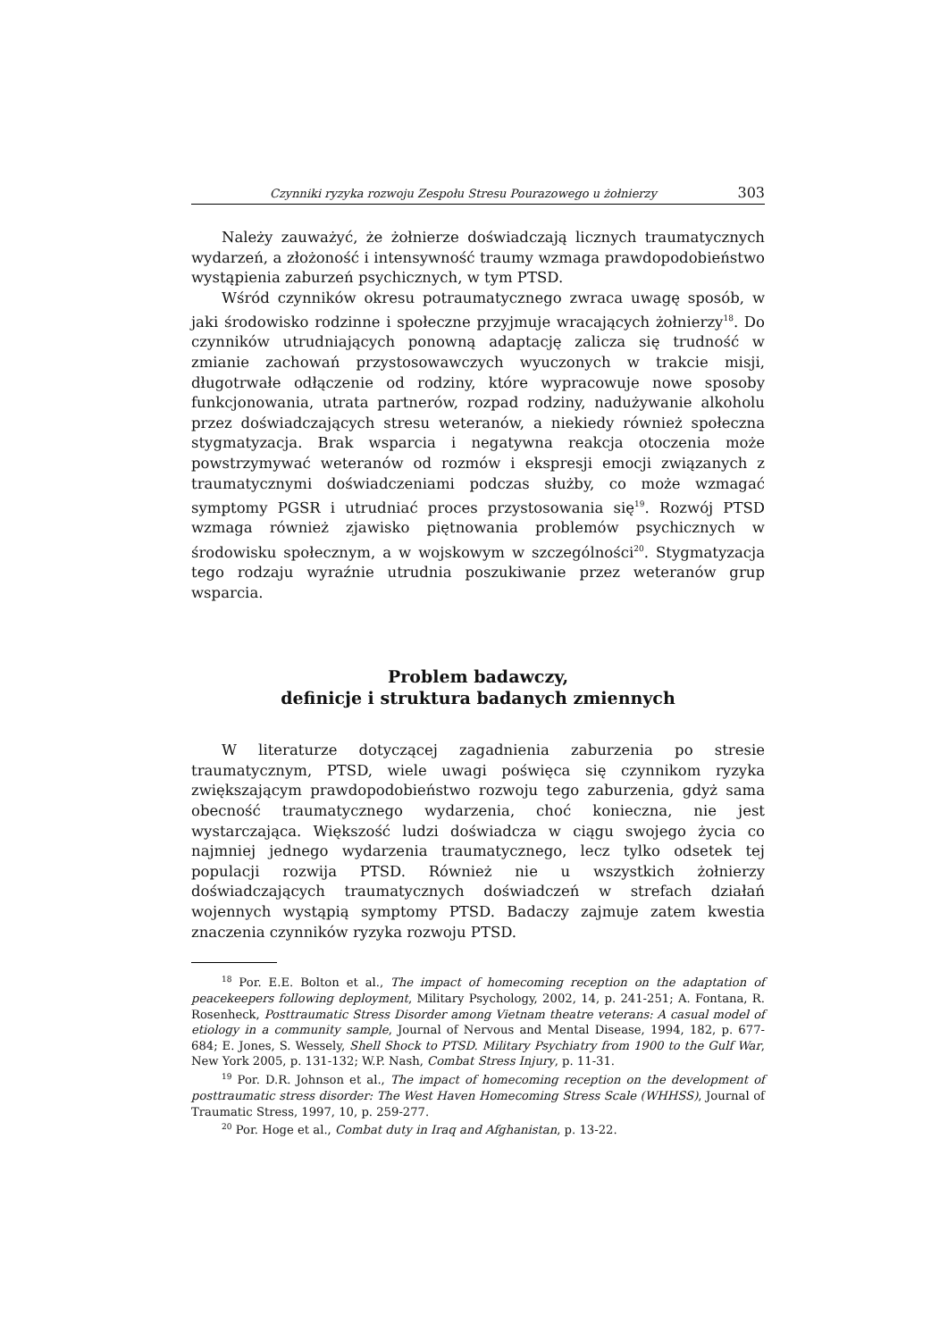Czynniki ryzyka rozwoju Zespołu Stresu Pourazowego u żołnierzy 303
Należy zauważyć, że żołnierze doświadczają licznych traumatycznych wydarzeń, a złożoność i intensywność traumy wzmaga prawdopodobieństwo wystąpienia zaburzeń psychicznych, w tym PTSD.
Wśród czynników okresu potraumatycznego zwraca uwagę sposób, w jaki środowisko rodzinne i społeczne przyjmuje wracających żołnierzy<sup>18</sup>. Do czynników utrudniających ponowną adaptację zalicza się trudność w zmianie zachowań przystosowawczych wyuczonych w trakcie misji, długotrwałe odłączenie od rodziny, które wypracowuje nowe sposoby funkcjonowania, utrata partnerów, rozpad rodziny, nadużywanie alkoholu przez doświadczających stresu weteranów, a niekiedy również społeczna stygmatyzacja. Brak wsparcia i negatywna reakcja otoczenia może powstrzymywać weteranów od rozmów i ekspresji emocji związanych z traumatycznymi doświadczeniami podczas służby, co może wzmagać symptomy PGSR i utrudniać proces przystosowania się<sup>19</sup>. Rozwój PTSD wzmaga również zjawisko piętnowania problemów psychicznych w środowisku społecznym, a w wojskowym w szczególności<sup>20</sup>. Stygmatyzacja tego rodzaju wyraźnie utrudnia poszukiwanie przez weteranów grup wsparcia.
Problem badawczy,
definicje i struktura badanych zmiennych
W literaturze dotyczącej zagadnienia zaburzenia po stresie traumatycznym, PTSD, wiele uwagi poświęca się czynnikom ryzyka zwiększającym prawdopodobieństwo rozwoju tego zaburzenia, gdyż sama obecność traumatycznego wydarzenia, choć konieczna, nie jest wystarczająca. Większość ludzi doświadcza w ciągu swojego życia co najmniej jednego wydarzenia traumatycznego, lecz tylko odsetek tej populacji rozwija PTSD. Również nie u wszystkich żołnierzy doświadczających traumatycznych doświadczeń w strefach działań wojennych wystąpią symptomy PTSD. Badaczy zajmuje zatem kwestia znaczenia czynników ryzyka rozwoju PTSD.
<sup>18</sup> Por. E.E. Bolton et al., The impact of homecoming reception on the adaptation of peacekeepers following deployment, Military Psychology, 2002, 14, p. 241-251; A. Fontana, R. Rosenheck, Posttraumatic Stress Disorder among Vietnam theatre veterans: A casual model of etiology in a community sample, Journal of Nervous and Mental Disease, 1994, 182, p. 677-684; E. Jones, S. Wessely, Shell Shock to PTSD. Military Psychiatry from 1900 to the Gulf War, New York 2005, p. 131-132; W.P. Nash, Combat Stress Injury, p. 11-31.
<sup>19</sup> Por. D.R. Johnson et al., The impact of homecoming reception on the development of posttraumatic stress disorder: The West Haven Homecoming Stress Scale (WHHSS), Journal of Traumatic Stress, 1997, 10, p. 259-277.
<sup>20</sup> Por. Hoge et al., Combat duty in Iraq and Afghanistan, p. 13-22.